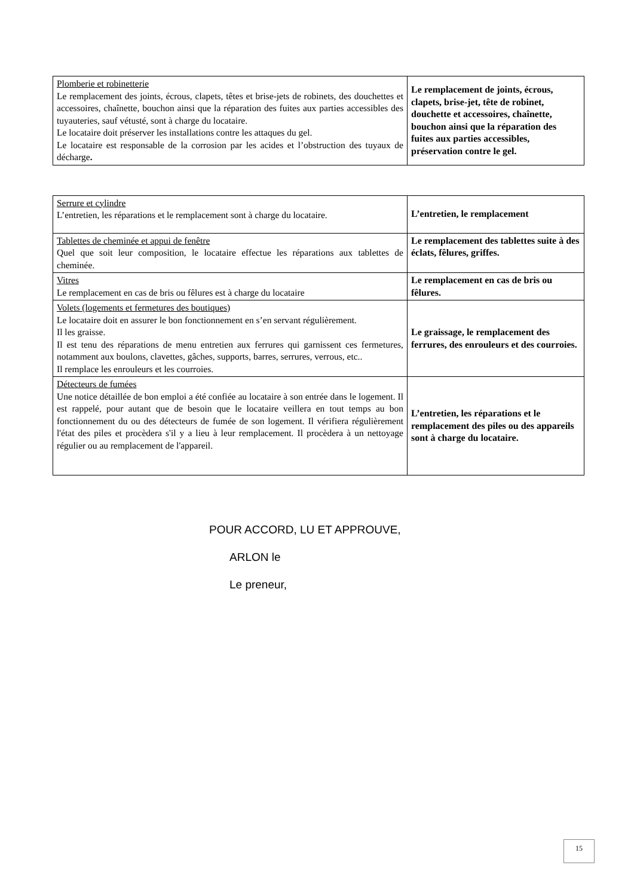| Plomberie et robinetterie Le remplacement des joints, écrous, clapets, têtes et brise-jets de robinets, des douchettes et accessoires, chaînette, bouchon ainsi que la réparation des fuites aux parties accessibles des tuyauteries, sauf vétusté, sont à charge du locataire. Le locataire doit préserver les installations contre les attaques du gel. Le locataire est responsable de la corrosion par les acides et l’obstruction des tuyaux de décharge . | Le remplacement de joints, écrous, clapets, brise-jet, tête de robinet, douchette et accessoires, chaînette, bouchon ainsi que la réparation des fuites aux parties accessibles, préservation contre le gel. |
| Serrure et cylindre L’entretien, les réparations et le remplacement sont à charge du locataire. | L’entretien, le remplacement |
| Tablettes de cheminée et appui de fenêtre Quel que soit leur composition, le locataire effectue les réparations aux tablettes de cheminée. | Le remplacement des tablettes suite à des éclats, fêlures, griffes. |
| Vitres Le remplacement en cas de bris ou fêlures est à charge du locataire | Le remplacement en cas de bris ou fêlures. |
| Volets (logements et fermetures des boutiques) Le locataire doit en assurer le bon fonctionnement en s’en servant régulièrement. Il les graisse. Il est tenu des réparations de menu entretien aux ferrures qui garnissent ces fermetures, notamment aux boulons, clavettes, gâches, supports, barres, serrures, verrous, etc.. Il remplace les enrouleurs et les courroies. | Le graissage, le remplacement des ferrures, des enrouleurs et des courroies. |
| Détecteurs de fumées Une notice détaillée de bon emploi a été confiée au locataire à son entrée dans le logement. Il est rappelé, pour autant que de besoin que le locataire veillera en tout temps au bon fonctionnement du ou des détecteurs de fumée de son logement. Il vérifiera régulièrement l'état des piles et procèdera s'il y a lieu à leur remplacement. Il procèdera à un nettoyage régulier ou au remplacement de l'appareil. | L’entretien, les réparations et le remplacement des piles ou des appareils sont à charge du locataire. |
POUR ACCORD, LU ET APPROUVE,
ARLON le
Le preneur,
15